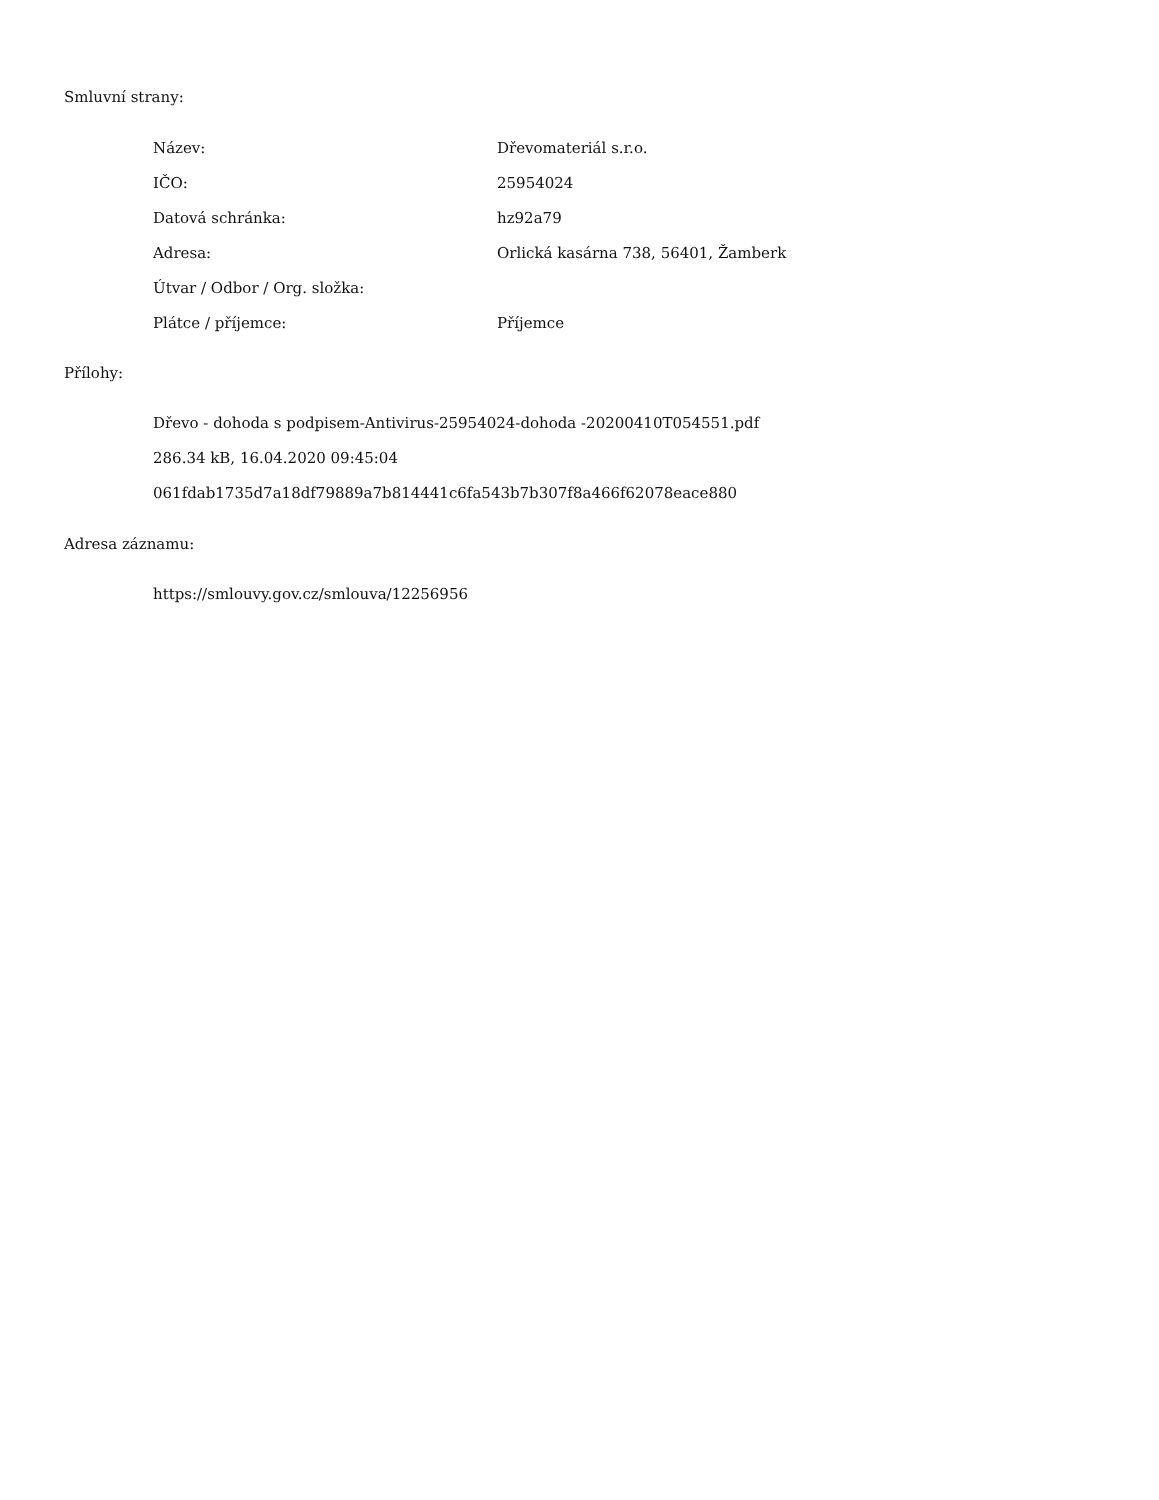Smluvní strany:
| Název: | Dřevomateriál s.r.o. |
| IČO: | 25954024 |
| Datová schránka: | hz92a79 |
| Adresa: | Orlická kasárna 738, 56401, Žamberk |
| Útvar / Odbor / Org. složka: | |
| Plátce / příjemce: | Příjemce |
Přílohy:
Dřevo - dohoda s podpisem-Antivirus-25954024-dohoda -20200410T054551.pdf
286.34 kB, 16.04.2020 09:45:04
061fdab1735d7a18df79889a7b814441c6fa543b7b307f8a466f62078eace880
Adresa záznamu:
https://smlouvy.gov.cz/smlouva/12256956